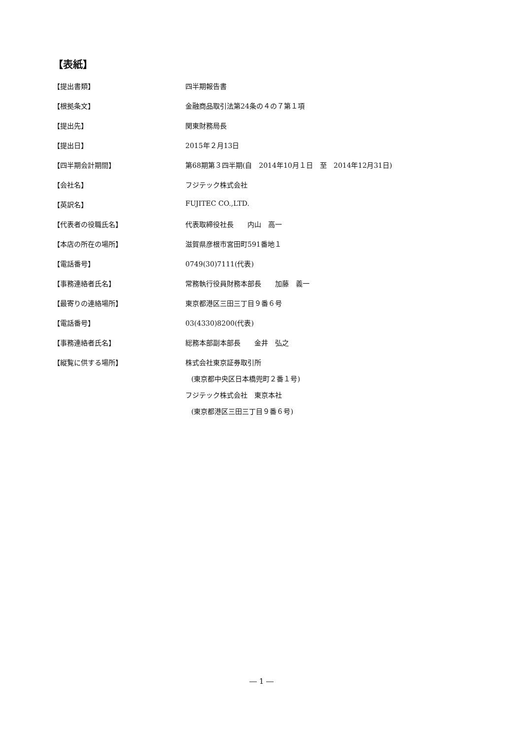【表紙】
【提出書類】 四半期報告書
【根拠条文】 金融商品取引法第24条の４の７第１項
【提出先】 関東財務局長
【提出日】 2015年２月13日
【四半期会計期間】 第68期第３四半期(自　2014年10月１日　至　2014年12月31日)
【会社名】 フジテック株式会社
【英訳名】 FUJITEC CO.,LTD.
【代表者の役職氏名】 代表取締役社長　　内山　高一
【本店の所在の場所】 滋賀県彦根市宮田町591番地１
【電話番号】 0749(30)7111(代表)
【事務連絡者氏名】 常務執行役員財務本部長　　加藤　義一
【最寄りの連絡場所】 東京都港区三田三丁目９番６号
【電話番号】 03(4330)8200(代表)
【事務連絡者氏名】 総務本部副本部長　　金井　弘之
【縦覧に供する場所】 株式会社東京証券取引所
(東京都中央区日本橋兜町２番１号)
フジテック株式会社　東京本社
(東京都港区三田三丁目９番６号)
― 1 ―